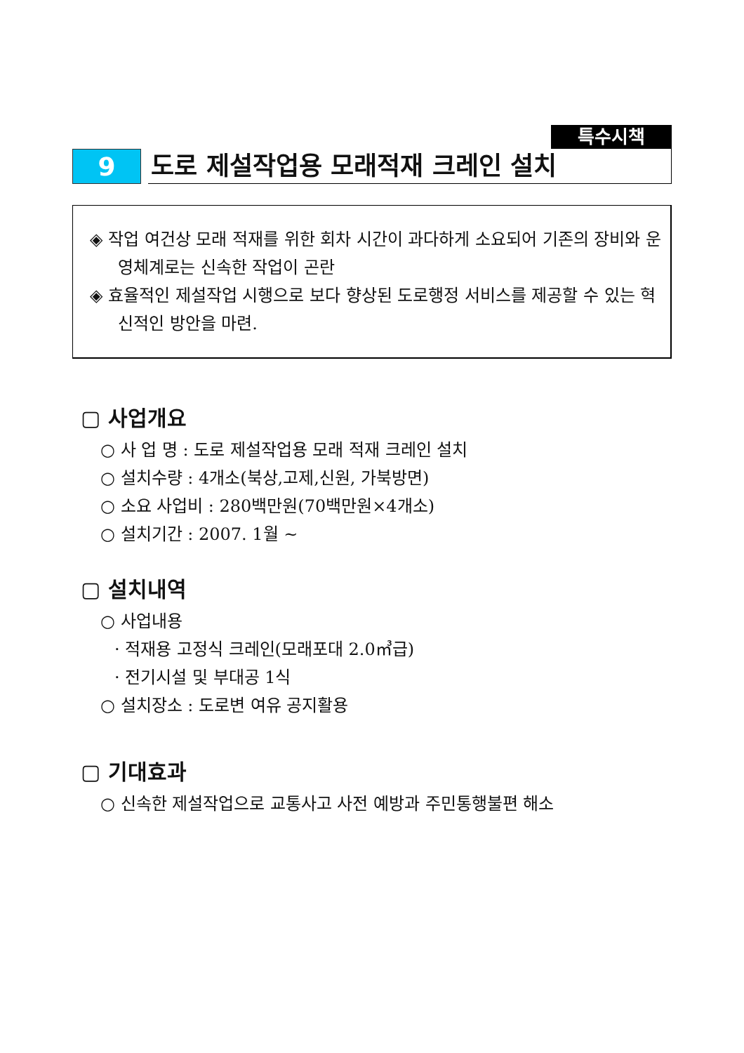특수시책
9 도로 제설작업용 모래적재 크레인 설치
◈ 작업 여건상 모래 적재를 위한 회차 시간이 과다하게 소요되어 기존의 장비와 운영체계로는 신속한 작업이 곤란
◈ 효율적인 제설작업 시행으로 보다 향상된 도로행정 서비스를 제공할 수 있는 혁신적인 방안을 마련.
▢ 사업개요
○ 사 업 명 : 도로 제설작업용 모래 적재 크레인 설치
○ 설치수량 : 4개소(북상,고제,신원, 가북방면)
○ 소요 사업비 : 280백만원(70백만원×4개소)
○ 설치기간 : 2007. 1월 ~
▢ 설치내역
○ 사업내용
· 적재용 고정식 크레인(모래포대 2.0㎥급)
· 전기시설 및 부대공 1식
○ 설치장소 : 도로변 여유 공지활용
▢ 기대효과
○ 신속한 제설작업으로 교통사고 사전 예방과 주민통행불편 해소